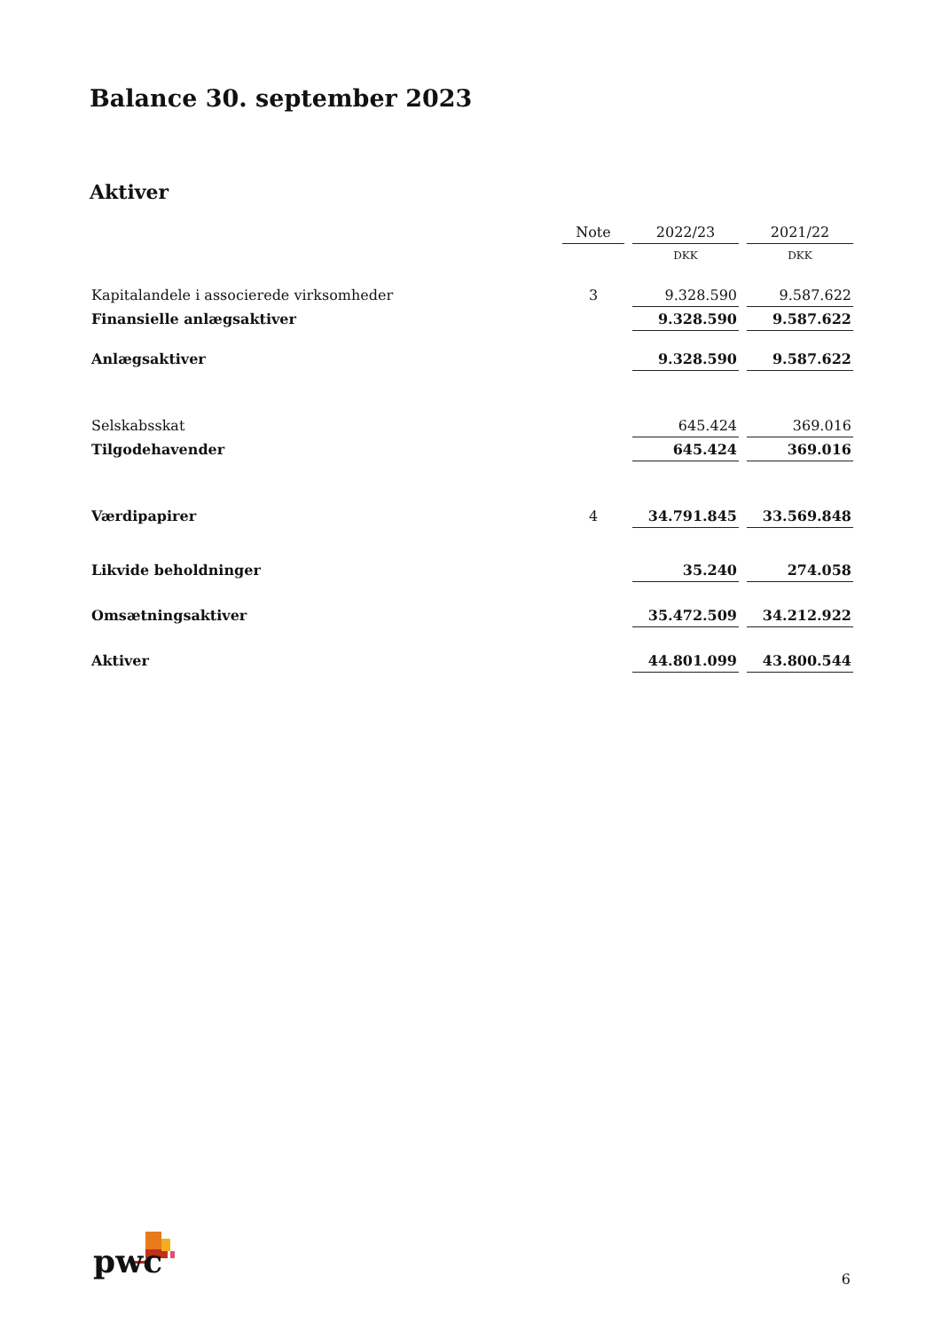Balance 30. september 2023
Aktiver
| | Note | 2022/23 | 2021/22 |
| --- | --- | --- | --- |
| | | DKK | DKK |
| Kapitalandele i associerede virksomheder | 3 | 9.328.590 | 9.587.622 |
| Finansielle anlægsaktiver | | 9.328.590 | 9.587.622 |
| Anlægsaktiver | | 9.328.590 | 9.587.622 |
| Selskabsskat | | 645.424 | 369.016 |
| Tilgodehavender | | 645.424 | 369.016 |
| Værdipapirer | 4 | 34.791.845 | 33.569.848 |
| Likvide beholdninger | | 35.240 | 274.058 |
| Omsætningsaktiver | | 35.472.509 | 34.212.922 |
| Aktiver | | 44.801.099 | 43.800.544 |
pwc 6